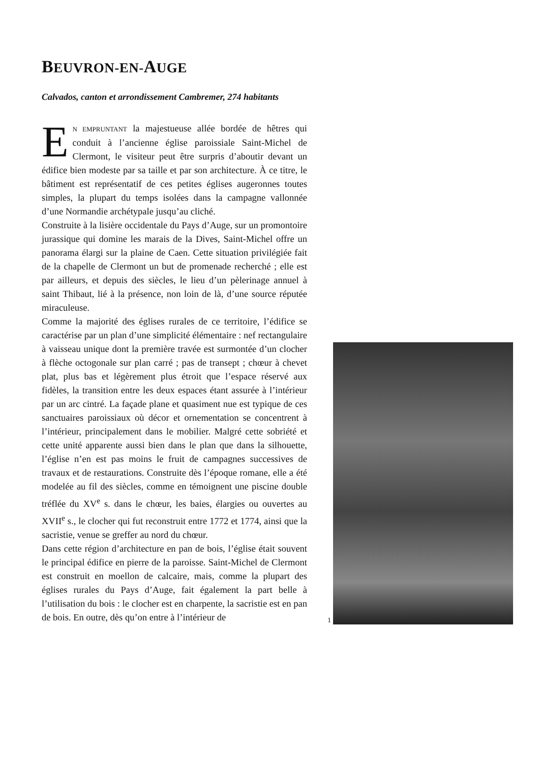BEUVRON-EN-AUGE
Calvados, canton et arrondissement Cambremer, 274 habitants
EN EMPRUNTANT la majestueuse allée bordée de hêtres qui conduit à l’ancienne église paroissiale Saint-Michel de Clermont, le visiteur peut être surpris d’aboutir devant un édifice bien modeste par sa taille et par son architecture. À ce titre, le bâtiment est représentatif de ces petites églises augeronnes toutes simples, la plupart du temps isolées dans la campagne vallonnée d’une Normandie archétypale jusqu’au cliché.
Construite à la lisière occidentale du Pays d’Auge, sur un promontoire jurassique qui domine les marais de la Dives, Saint-Michel offre un panorama élargi sur la plaine de Caen. Cette situation privilégiée fait de la chapelle de Clermont un but de promenade recherché ; elle est par ailleurs, et depuis des siècles, le lieu d’un pèlerinage annuel à saint Thibaut, lié à la présence, non loin de là, d’une source réputée miraculeuse.
Comme la majorité des églises rurales de ce territoire, l’édifice se caractérise par un plan d’une simplicité élémentaire : nef rectangulaire à vaisseau unique dont la première travée est surmontée d’un clocher à flèche octogonale sur plan carré ; pas de transept ; chœur à chevet plat, plus bas et légèrement plus étroit que l’espace réservé aux fidèles, la transition entre les deux espaces étant assurée à l’intérieur par un arc cintré. La façade plane et quasiment nue est typique de ces sanctuaires paroissiaux où décor et ornementation se concentrent à l’intérieur, principalement dans le mobilier. Malgré cette sobriété et cette unité apparente aussi bien dans le plan que dans la silhouette, l’église n’en est pas moins le fruit de campagnes successives de travaux et de restaurations. Construite dès l’époque romane, elle a été modelée au fil des siècles, comme en témoignent une piscine double tréflée du XV<sup>e</sup> s. dans le chœur, les baies, élargies ou ouvertes au XVII<sup>e</sup> s., le clocher qui fut reconstruit entre 1772 et 1774, ainsi que la sacristie, venue se greffer au nord du chœur.
Dans cette région d’architecture en pan de bois, l’église était souvent le principal édifice en pierre de la paroisse. Saint-Michel de Clermont est construit en moellon de calcaire, mais, comme la plupart des églises rurales du Pays d’Auge, fait également la part belle à l’utilisation du bois : le clocher est en charpente, la sacristie est en pan de bois. En outre, dès qu’on entre à l’intérieur de
1